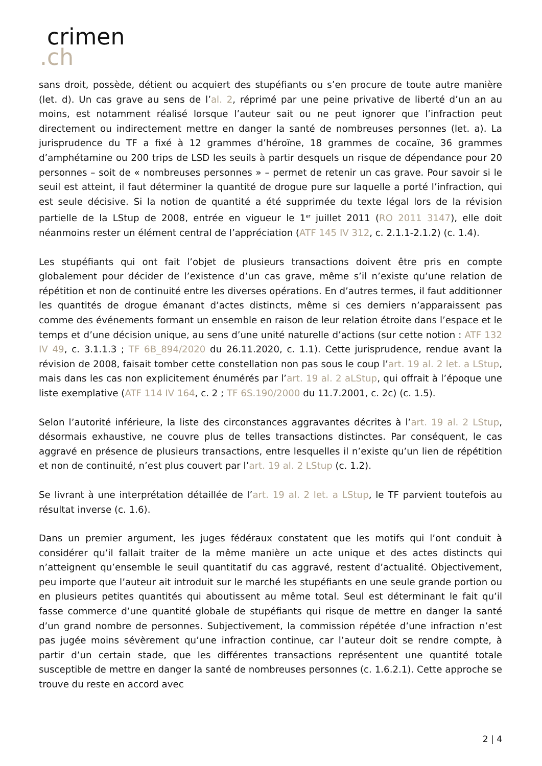crimen
.ch
sans droit, possède, détient ou acquiert des stupéfiants ou s’en procure de toute autre manière (let. d). Un cas grave au sens de l’al. 2, réprimé par une peine privative de liberté d’un an au moins, est notamment réalisé lorsque l’auteur sait ou ne peut ignorer que l’infraction peut directement ou indirectement mettre en danger la santé de nombreuses personnes (let. a). La jurisprudence du TF a fixé à 12 grammes d’héroïne, 18 grammes de cocaïne, 36 grammes d’amphétamine ou 200 trips de LSD les seuils à partir desquels un risque de dépendance pour 20 personnes – soit de « nombreuses personnes » – permet de retenir un cas grave. Pour savoir si le seuil est atteint, il faut déterminer la quantité de drogue pure sur laquelle a porté l’infraction, qui est seule décisive. Si la notion de quantité a été supprimée du texte légal lors de la révision partielle de la LStup de 2008, entrée en vigueur le 1<sup>er</sup> juillet 2011 (RO 2011 3147), elle doit néanmoins rester un élément central de l’appréciation (ATF 145 IV 312, c. 2.1.1-2.1.2) (c. 1.4).
Les stupéfiants qui ont fait l’objet de plusieurs transactions doivent être pris en compte globalement pour décider de l’existence d’un cas grave, même s’il n’existe qu’une relation de répétition et non de continuité entre les diverses opérations. En d’autres termes, il faut additionner les quantités de drogue émanant d’actes distincts, même si ces derniers n’apparaissent pas comme des événements formant un ensemble en raison de leur relation étroite dans l’espace et le temps et d’une décision unique, au sens d’une unité naturelle d’actions (sur cette notion : ATF 132 IV 49, c. 3.1.1.3 ; TF 6B_894/2020 du 26.11.2020, c. 1.1). Cette jurisprudence, rendue avant la révision de 2008, faisait tomber cette constellation non pas sous le coup l’art. 19 al. 2 let. a LStup, mais dans les cas non explicitement énumérés par l’art. 19 al. 2 aLStup, qui offrait à l’époque une liste exemplative (ATF 114 IV 164, c. 2 ; TF 6S.190/2000 du 11.7.2001, c. 2c) (c. 1.5).
Selon l’autorité inférieure, la liste des circonstances aggravantes décrites à l’art. 19 al. 2 LStup, désormais exhaustive, ne couvre plus de telles transactions distinctes. Par conséquent, le cas aggravé en présence de plusieurs transactions, entre lesquelles il n’existe qu’un lien de répétition et non de continuité, n’est plus couvert par l’art. 19 al. 2 LStup (c. 1.2).
Se livrant à une interprétation détaillée de l’art. 19 al. 2 let. a LStup, le TF parvient toutefois au résultat inverse (c. 1.6).
Dans un premier argument, les juges fédéraux constatent que les motifs qui l’ont conduit à considérer qu’il fallait traiter de la même manière un acte unique et des actes distincts qui n’atteignent qu’ensemble le seuil quantitatif du cas aggravé, restent d’actualité. Objectivement, peu importe que l’auteur ait introduit sur le marché les stupéfiants en une seule grande portion ou en plusieurs petites quantités qui aboutissent au même total. Seul est déterminant le fait qu’il fasse commerce d’une quantité globale de stupéfiants qui risque de mettre en danger la santé d’un grand nombre de personnes. Subjectivement, la commission répétée d’une infraction n’est pas jugée moins sévèrement qu’une infraction continue, car l’auteur doit se rendre compte, à partir d’un certain stade, que les différentes transactions représentent une quantité totale susceptible de mettre en danger la santé de nombreuses personnes (c. 1.6.2.1). Cette approche se trouve du reste en accord avec
2 | 4